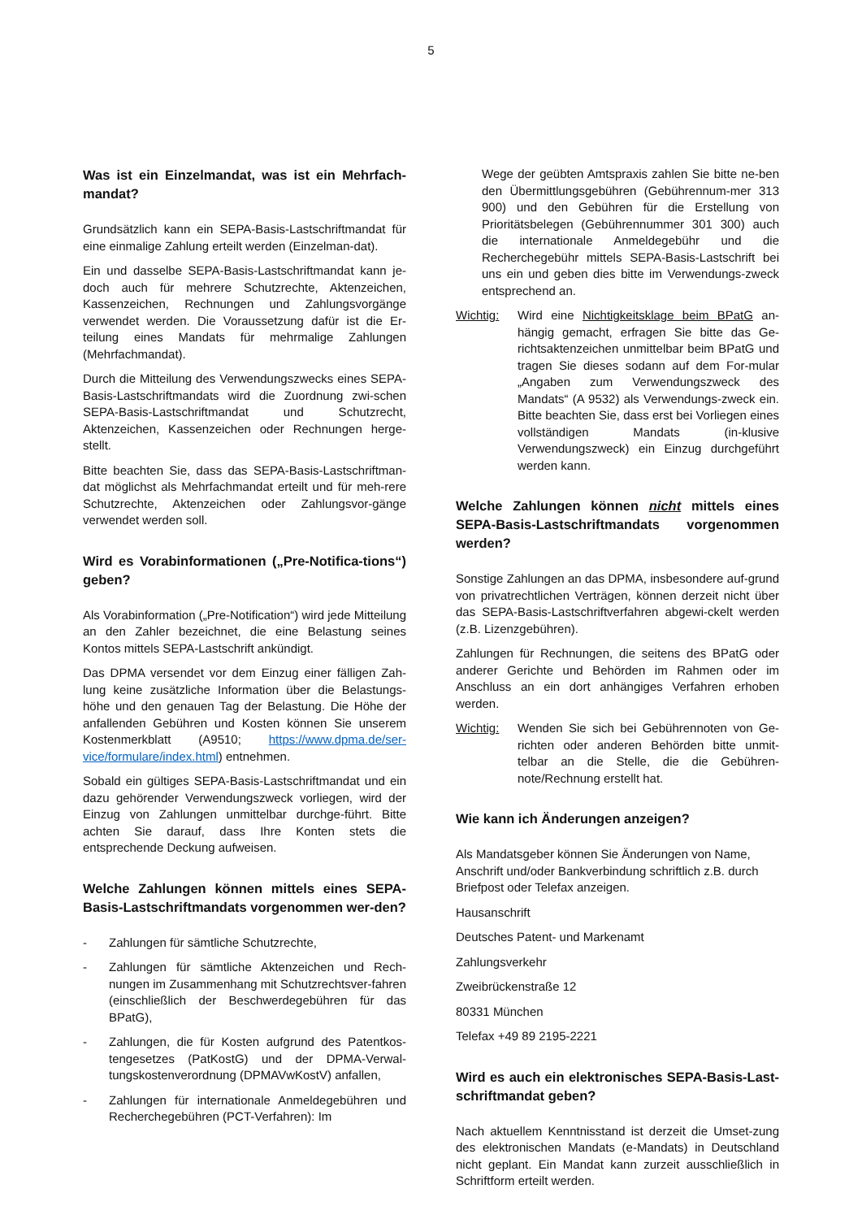5
Was ist ein Einzelmandat, was ist ein Mehrfach-mandat?
Grundsätzlich kann ein SEPA-Basis-Lastschriftmandat für eine einmalige Zahlung erteilt werden (Einzelman-dat).
Ein und dasselbe SEPA-Basis-Lastschriftmandat kann je-doch auch für mehrere Schutzrechte, Aktenzeichen, Kassenzeichen, Rechnungen und Zahlungsvorgänge verwendet werden. Die Voraussetzung dafür ist die Er-teilung eines Mandats für mehrmalige Zahlungen (Mehrfachmandat).
Durch die Mitteilung des Verwendungszwecks eines SEPA-Basis-Lastschriftmandats wird die Zuordnung zwi-schen SEPA-Basis-Lastschriftmandat und Schutzrecht, Aktenzeichen, Kassenzeichen oder Rechnungen herge-stellt.
Bitte beachten Sie, dass das SEPA-Basis-Lastschriftman-dat möglichst als Mehrfachmandat erteilt und für meh-rere Schutzrechte, Aktenzeichen oder Zahlungsvor-gänge verwendet werden soll.
Wird es Vorabinformationen („Pre-Notifica-tions“) geben?
Als Vorabinformation („Pre-Notification“) wird jede Mitteilung an den Zahler bezeichnet, die eine Belastung seines Kontos mittels SEPA-Lastschrift ankündigt.
Das DPMA versendet vor dem Einzug einer fälligen Zah-lung keine zusätzliche Information über die Belastungs-höhe und den genauen Tag der Belastung. Die Höhe der anfallenden Gebühren und Kosten können Sie unserem Kostenmerkblatt (A9510; https://www.dpma.de/ser-vice/formulare/index.html) entnehmen.
Sobald ein gültiges SEPA-Basis-Lastschriftmandat und ein dazu gehörender Verwendungszweck vorliegen, wird der Einzug von Zahlungen unmittelbar durchge-führt. Bitte achten Sie darauf, dass Ihre Konten stets die entsprechende Deckung aufweisen.
Welche Zahlungen können mittels eines SEPA-Basis-Lastschriftmandats vorgenommen wer-den?
- Zahlungen für sämtliche Schutzrechte,
- Zahlungen für sämtliche Aktenzeichen und Rech-nungen im Zusammenhang mit Schutzrechtsver-fahren (einschließlich der Beschwerdegebühren für das BPatG),
- Zahlungen, die für Kosten aufgrund des Patentkos-tengesetzes (PatKostG) und der DPMA-Verwal-tungskostenverordnung (DPMAVwKostV) anfallen,
- Zahlungen für internationale Anmeldegebühren und Recherchegebühren (PCT-Verfahren): Im
Wege der geübten Amtspraxis zahlen Sie bitte ne-ben den Übermittlungsgebühren (Gebührennum-mer 313 900) und den Gebühren für die Erstellung von Prioritätsbelegen (Gebührennummer 301 300) auch die internationale Anmeldegebühr und die Recherchegebühr mittels SEPA-Basis-Lastschrift bei uns ein und geben dies bitte im Verwendungs-zweck entsprechend an.
Wichtig: Wird eine Nichtigkeitsklage beim BPatG an-hängig gemacht, erfragen Sie bitte das Ge-richtsaktenzeichen unmittelbar beim BPatG und tragen Sie dieses sodann auf dem For-mular „Angaben zum Verwendungszweck des Mandats“ (A 9532) als Verwendungs-zweck ein. Bitte beachten Sie, dass erst bei Vorliegen eines vollständigen Mandats (in-klusive Verwendungszweck) ein Einzug durchgeführt werden kann.
Welche Zahlungen können nicht mittels eines SEPA-Basis-Lastschriftmandats vorgenommen werden?
Sonstige Zahlungen an das DPMA, insbesondere auf-grund von privatrechtlichen Verträgen, können derzeit nicht über das SEPA-Basis-Lastschriftverfahren abgewi-ckelt werden (z.B. Lizenzgebühren).
Zahlungen für Rechnungen, die seitens des BPatG oder anderer Gerichte und Behörden im Rahmen oder im Anschluss an ein dort anhängiges Verfahren erhoben werden.
Wichtig: Wenden Sie sich bei Gebührennoten von Ge-richten oder anderen Behörden bitte unmit-telbar an die Stelle, die die Gebühren-note/Rechnung erstellt hat.
Wie kann ich Änderungen anzeigen?
Als Mandatsgeber können Sie Änderungen von Name, Anschrift und/oder Bankverbindung schriftlich z.B. durch Briefpost oder Telefax anzeigen.
Hausanschrift
Deutsches Patent- und Markenamt
Zahlungsverkehr
Zweibrückenstraße 12
80331 München
Telefax +49 89 2195-2221
Wird es auch ein elektronisches SEPA-Basis-Last-schriftmandat geben?
Nach aktuellem Kenntnisstand ist derzeit die Umset-zung des elektronischen Mandats (e-Mandats) in Deutschland nicht geplant. Ein Mandat kann zurzeit ausschließlich in Schriftform erteilt werden.